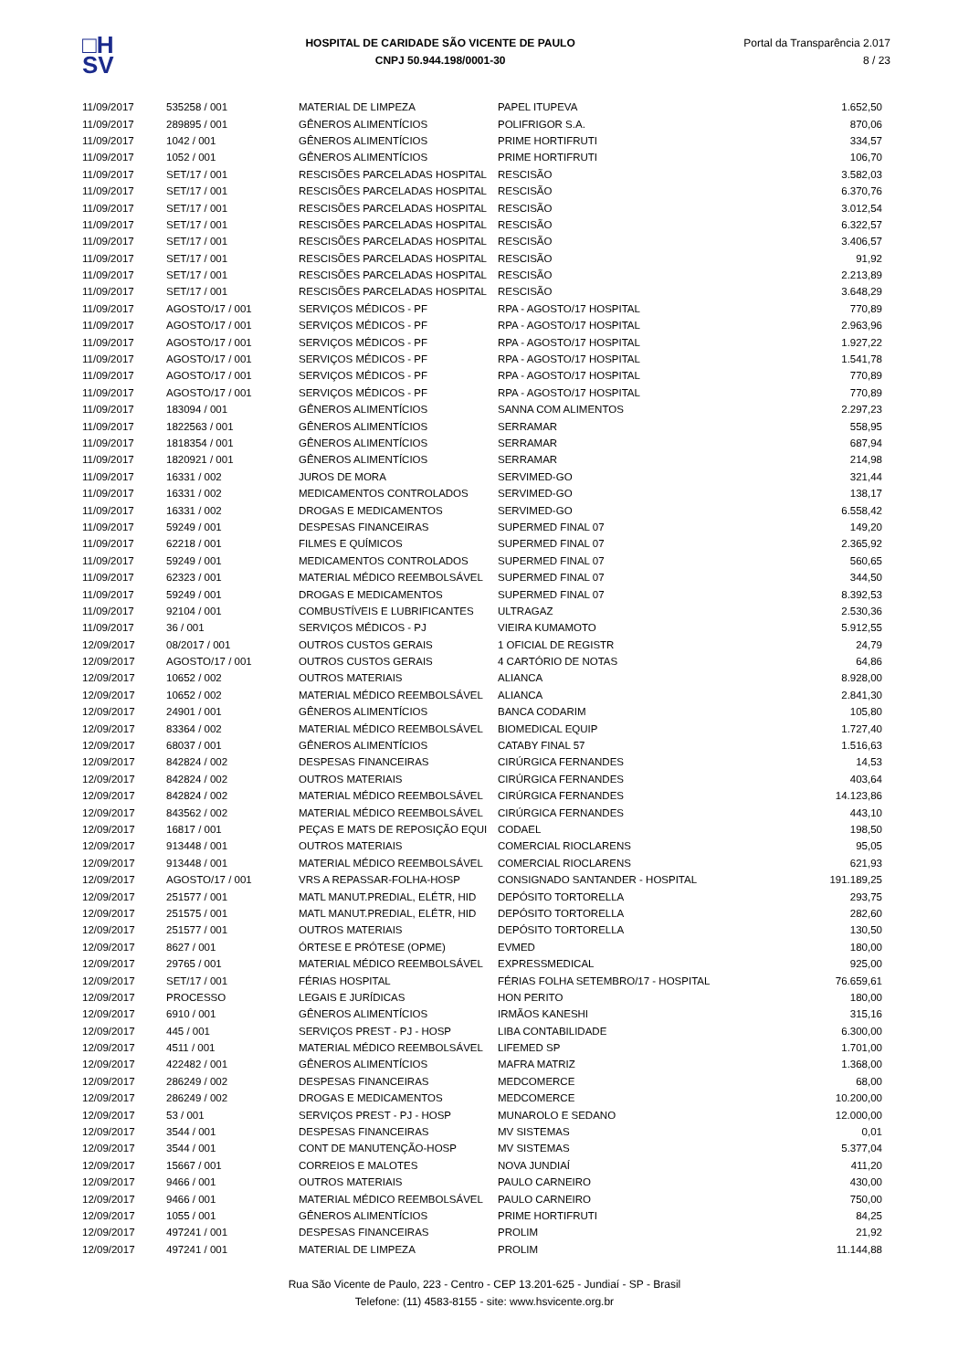□H
SV
HOSPITAL DE CARIDADE SÃO VICENTE DE PAULO
CNPJ 50.944.198/0001-30
Portal da Transparência 2.017
8 / 23
| 11/09/2017 | 535258 / 001 | MATERIAL DE LIMPEZA | PAPEL ITUPEVA | 1.652,50 |
| 11/09/2017 | 289895 / 001 | GÊNEROS ALIMENTÍCIOS | POLIFRIGOR S.A. | 870,06 |
| 11/09/2017 | 1042 / 001 | GÊNEROS ALIMENTÍCIOS | PRIME HORTIFRUTI | 334,57 |
| 11/09/2017 | 1052 / 001 | GÊNEROS ALIMENTÍCIOS | PRIME HORTIFRUTI | 106,70 |
| 11/09/2017 | SET/17 / 001 | RESCISÕES PARCELADAS HOSPITAL | RESCISÃO | 3.582,03 |
| 11/09/2017 | SET/17 / 001 | RESCISÕES PARCELADAS HOSPITAL | RESCISÃO | 6.370,76 |
| 11/09/2017 | SET/17 / 001 | RESCISÕES PARCELADAS HOSPITAL | RESCISÃO | 3.012,54 |
| 11/09/2017 | SET/17 / 001 | RESCISÕES PARCELADAS HOSPITAL | RESCISÃO | 6.322,57 |
| 11/09/2017 | SET/17 / 001 | RESCISÕES PARCELADAS HOSPITAL | RESCISÃO | 3.406,57 |
| 11/09/2017 | SET/17 / 001 | RESCISÕES PARCELADAS HOSPITAL | RESCISÃO | 91,92 |
| 11/09/2017 | SET/17 / 001 | RESCISÕES PARCELADAS HOSPITAL | RESCISÃO | 2.213,89 |
| 11/09/2017 | SET/17 / 001 | RESCISÕES PARCELADAS HOSPITAL | RESCISÃO | 3.648,29 |
| 11/09/2017 | AGOSTO/17 / 001 | SERVIÇOS MÉDICOS - PF | RPA - AGOSTO/17 HOSPITAL | 770,89 |
| 11/09/2017 | AGOSTO/17 / 001 | SERVIÇOS MÉDICOS - PF | RPA - AGOSTO/17 HOSPITAL | 2.963,96 |
| 11/09/2017 | AGOSTO/17 / 001 | SERVIÇOS MÉDICOS - PF | RPA - AGOSTO/17 HOSPITAL | 1.927,22 |
| 11/09/2017 | AGOSTO/17 / 001 | SERVIÇOS MÉDICOS - PF | RPA - AGOSTO/17 HOSPITAL | 1.541,78 |
| 11/09/2017 | AGOSTO/17 / 001 | SERVIÇOS MÉDICOS - PF | RPA - AGOSTO/17 HOSPITAL | 770,89 |
| 11/09/2017 | AGOSTO/17 / 001 | SERVIÇOS MÉDICOS - PF | RPA - AGOSTO/17 HOSPITAL | 770,89 |
| 11/09/2017 | 183094 / 001 | GÊNEROS ALIMENTÍCIOS | SANNA COM ALIMENTOS | 2.297,23 |
| 11/09/2017 | 1822563 / 001 | GÊNEROS ALIMENTÍCIOS | SERRAMAR | 558,95 |
| 11/09/2017 | 1818354 / 001 | GÊNEROS ALIMENTÍCIOS | SERRAMAR | 687,94 |
| 11/09/2017 | 1820921 / 001 | GÊNEROS ALIMENTÍCIOS | SERRAMAR | 214,98 |
| 11/09/2017 | 16331 / 002 | JUROS DE MORA | SERVIMED-GO | 321,44 |
| 11/09/2017 | 16331 / 002 | MEDICAMENTOS CONTROLADOS | SERVIMED-GO | 138,17 |
| 11/09/2017 | 16331 / 002 | DROGAS E MEDICAMENTOS | SERVIMED-GO | 6.558,42 |
| 11/09/2017 | 59249 / 001 | DESPESAS FINANCEIRAS | SUPERMED FINAL 07 | 149,20 |
| 11/09/2017 | 62218 / 001 | FILMES E QUÍMICOS | SUPERMED FINAL 07 | 2.365,92 |
| 11/09/2017 | 59249 / 001 | MEDICAMENTOS CONTROLADOS | SUPERMED FINAL 07 | 560,65 |
| 11/09/2017 | 62323 / 001 | MATERIAL MÉDICO REEMBOLSÁVEL | SUPERMED FINAL 07 | 344,50 |
| 11/09/2017 | 59249 / 001 | DROGAS E MEDICAMENTOS | SUPERMED FINAL 07 | 8.392,53 |
| 11/09/2017 | 92104 / 001 | COMBUSTÍVEIS E LUBRIFICANTES | ULTRAGAZ | 2.530,36 |
| 11/09/2017 | 36 / 001 | SERVIÇOS MÉDICOS - PJ | VIEIRA KUMAMOTO | 5.912,55 |
| 12/09/2017 | 08/2017 / 001 | OUTROS CUSTOS GERAIS | 1 OFICIAL DE REGISTR | 24,79 |
| 12/09/2017 | AGOSTO/17 / 001 | OUTROS CUSTOS GERAIS | 4 CARTÓRIO DE NOTAS | 64,86 |
| 12/09/2017 | 10652 / 002 | OUTROS MATERIAIS | ALIANCA | 8.928,00 |
| 12/09/2017 | 10652 / 002 | MATERIAL MÉDICO REEMBOLSÁVEL | ALIANCA | 2.841,30 |
| 12/09/2017 | 24901 / 001 | GÊNEROS ALIMENTÍCIOS | BANCA CODARIM | 105,80 |
| 12/09/2017 | 83364 / 002 | MATERIAL MÉDICO REEMBOLSÁVEL | BIOMEDICAL EQUIP | 1.727,40 |
| 12/09/2017 | 68037 / 001 | GÊNEROS ALIMENTÍCIOS | CATABY FINAL 57 | 1.516,63 |
| 12/09/2017 | 842824 / 002 | DESPESAS FINANCEIRAS | CIRÚRGICA FERNANDES | 14,53 |
| 12/09/2017 | 842824 / 002 | OUTROS MATERIAIS | CIRÚRGICA FERNANDES | 403,64 |
| 12/09/2017 | 842824 / 002 | MATERIAL MÉDICO REEMBOLSÁVEL | CIRÚRGICA FERNANDES | 14.123,86 |
| 12/09/2017 | 843562 / 002 | MATERIAL MÉDICO REEMBOLSÁVEL | CIRÚRGICA FERNANDES | 443,10 |
| 12/09/2017 | 16817 / 001 | PEÇAS E MATS DE REPOSIÇÃO EQUI | CODAEL | 198,50 |
| 12/09/2017 | 913448 / 001 | OUTROS MATERIAIS | COMERCIAL RIOCLARENS | 95,05 |
| 12/09/2017 | 913448 / 001 | MATERIAL MÉDICO REEMBOLSÁVEL | COMERCIAL RIOCLARENS | 621,93 |
| 12/09/2017 | AGOSTO/17 / 001 | VRS A REPASSAR-FOLHA-HOSP | CONSIGNADO SANTANDER - HOSPITAL | 191.189,25 |
| 12/09/2017 | 251577 / 001 | MATL MANUT.PREDIAL, ELÉTR, HID | DEPÓSITO TORTORELLA | 293,75 |
| 12/09/2017 | 251575 / 001 | MATL MANUT.PREDIAL, ELÉTR, HID | DEPÓSITO TORTORELLA | 282,60 |
| 12/09/2017 | 251577 / 001 | OUTROS MATERIAIS | DEPÓSITO TORTORELLA | 130,50 |
| 12/09/2017 | 8627 / 001 | ÓRTESE E PRÓTESE (OPME) | EVMED | 180,00 |
| 12/09/2017 | 29765 / 001 | MATERIAL MÉDICO REEMBOLSÁVEL | EXPRESSMEDICAL | 925,00 |
| 12/09/2017 | SET/17 / 001 | FÉRIAS HOSPITAL | FÉRIAS FOLHA SETEMBRO/17 - HOSPITAL | 76.659,61 |
| 12/09/2017 | PROCESSO | LEGAIS E JURÍDICAS | HON PERITO | 180,00 |
| 12/09/2017 | 6910 / 001 | GÊNEROS ALIMENTÍCIOS | IRMÃOS KANESHI | 315,16 |
| 12/09/2017 | 445 / 001 | SERVIÇOS PREST - PJ - HOSP | LIBA CONTABILIDADE | 6.300,00 |
| 12/09/2017 | 4511 / 001 | MATERIAL MÉDICO REEMBOLSÁVEL | LIFEMED SP | 1.701,00 |
| 12/09/2017 | 422482 / 001 | GÊNEROS ALIMENTÍCIOS | MAFRA MATRIZ | 1.368,00 |
| 12/09/2017 | 286249 / 002 | DESPESAS FINANCEIRAS | MEDCOMERCE | 68,00 |
| 12/09/2017 | 286249 / 002 | DROGAS E MEDICAMENTOS | MEDCOMERCE | 10.200,00 |
| 12/09/2017 | 53 / 001 | SERVIÇOS PREST - PJ - HOSP | MUNAROLO E SEDANO | 12.000,00 |
| 12/09/2017 | 3544 / 001 | DESPESAS FINANCEIRAS | MV SISTEMAS | 0,01 |
| 12/09/2017 | 3544 / 001 | CONT DE MANUTENÇÃO-HOSP | MV SISTEMAS | 5.377,04 |
| 12/09/2017 | 15667 / 001 | CORREIOS E MALOTES | NOVA JUNDIAÍ | 411,20 |
| 12/09/2017 | 9466 / 001 | OUTROS MATERIAIS | PAULO CARNEIRO | 430,00 |
| 12/09/2017 | 9466 / 001 | MATERIAL MÉDICO REEMBOLSÁVEL | PAULO CARNEIRO | 750,00 |
| 12/09/2017 | 1055 / 001 | GÊNEROS ALIMENTÍCIOS | PRIME HORTIFRUTI | 84,25 |
| 12/09/2017 | 497241 / 001 | DESPESAS FINANCEIRAS | PROLIM | 21,92 |
| 12/09/2017 | 497241 / 001 | MATERIAL DE LIMPEZA | PROLIM | 11.144,88 |
Rua São Vicente de Paulo, 223 - Centro - CEP 13.201-625 - Jundiaí - SP - Brasil
Telefone: (11) 4583-8155 - site: www.hsvicente.org.br